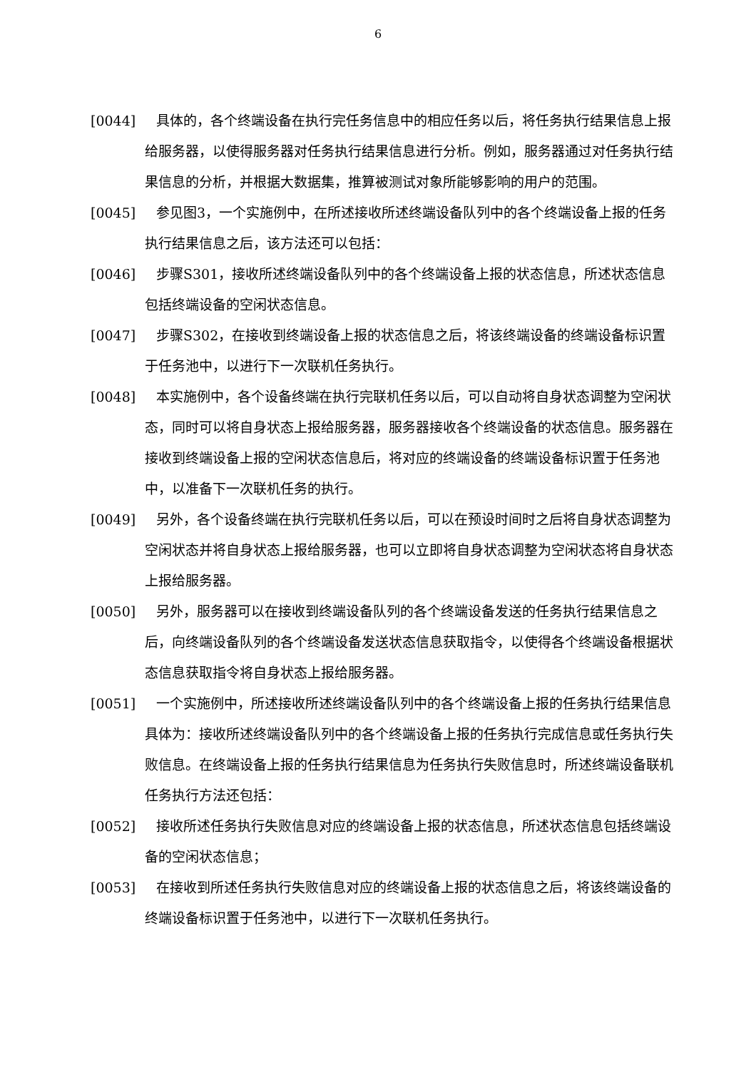6
[0044] 具体的，各个终端设备在执行完任务信息中的相应任务以后，将任务执行结果信息上报给服务器，以使得服务器对任务执行结果信息进行分析。例如，服务器通过对任务执行结果信息的分析，并根据大数据集，推算被测试对象所能够影响的用户的范围。
[0045] 参见图3，一个实施例中，在所述接收所述终端设备队列中的各个终端设备上报的任务执行结果信息之后，该方法还可以包括：
[0046] 步骤S301，接收所述终端设备队列中的各个终端设备上报的状态信息，所述状态信息包括终端设备的空闲状态信息。
[0047] 步骤S302，在接收到终端设备上报的状态信息之后，将该终端设备的终端设备标识置于任务池中，以进行下一次联机任务执行。
[0048] 本实施例中，各个设备终端在执行完联机任务以后，可以自动将自身状态调整为空闲状态，同时可以将自身状态上报给服务器，服务器接收各个终端设备的状态信息。服务器在接收到终端设备上报的空闲状态信息后，将对应的终端设备的终端设备标识置于任务池中，以准备下一次联机任务的执行。
[0049] 另外，各个设备终端在执行完联机任务以后，可以在预设时间时之后将自身状态调整为空闲状态并将自身状态上报给服务器，也可以立即将自身状态调整为空闲状态将自身状态上报给服务器。
[0050] 另外，服务器可以在接收到终端设备队列的各个终端设备发送的任务执行结果信息之后，向终端设备队列的各个终端设备发送状态信息获取指令，以使得各个终端设备根据状态信息获取指令将自身状态上报给服务器。
[0051] 一个实施例中，所述接收所述终端设备队列中的各个终端设备上报的任务执行结果信息具体为：接收所述终端设备队列中的各个终端设备上报的任务执行完成信息或任务执行失败信息。在终端设备上报的任务执行结果信息为任务执行失败信息时，所述终端设备联机任务执行方法还包括：
[0052] 接收所述任务执行失败信息对应的终端设备上报的状态信息，所述状态信息包括终端设备的空闲状态信息；
[0053] 在接收到所述任务执行失败信息对应的终端设备上报的状态信息之后，将该终端设备的终端设备标识置于任务池中，以进行下一次联机任务执行。